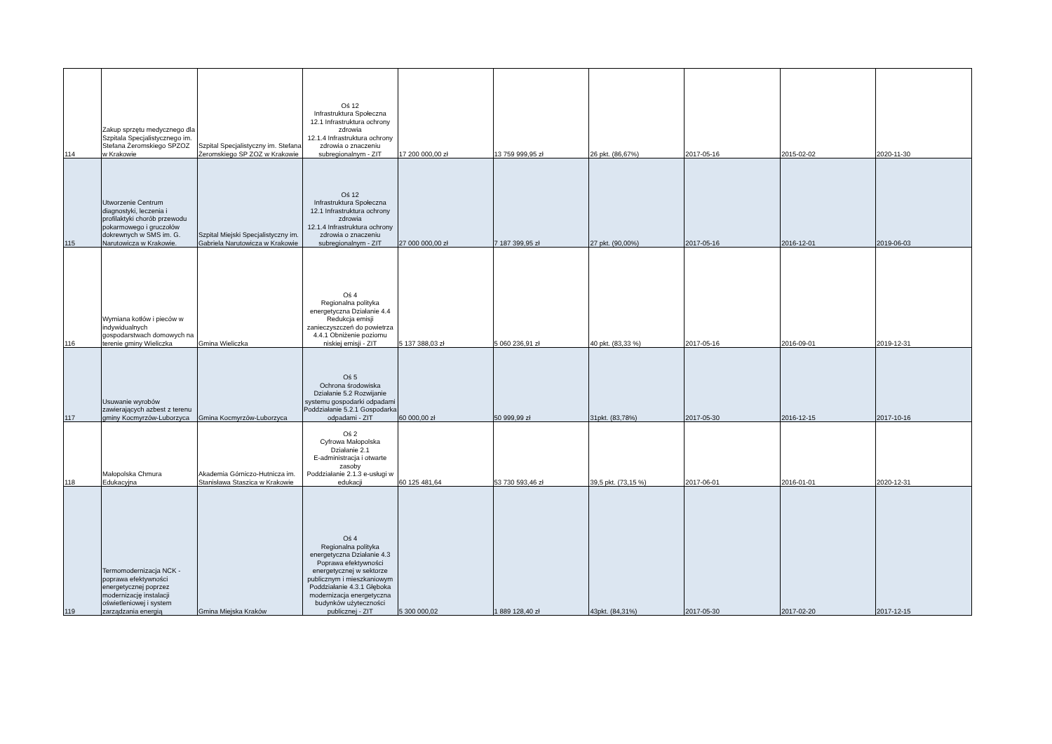| 114 | Zakup sprzętu medycznego dla Szpitala Specjalistycznego im. Stefana Żeromskiego SPZOZ w Krakowie | Szpital Specjalistyczny im. Stefana Żeromskiego SP ZOZ w Krakowie | Oś 12 Infrastruktura Społeczna 12.1 Infrastruktura ochrony zdrowia 12.1.4 Infrastruktura ochrony zdrowia o znaczeniu subregionalnym - ZIT | 17 200 000,00 zł | 13 759 999,95 zł | 26 pkt. (86,67%) | 2017-05-16 | 2015-02-02 | 2020-11-30 |
| 115 | Utworzenie Centrum diagnostyki, leczenia i profilaktyki chorób przewodu pokarmowego i gruczołów dokrewnych w SMS im. G. Narutowicza w Krakowie. | Szpital Miejski Specjalistyczny im. Gabriela Narutowicza w Krakowie | Oś 12 Infrastruktura Społeczna 12.1 Infrastruktura ochrony zdrowia 12.1.4 Infrastruktura ochrony zdrowia o znaczeniu subregionalnym - ZIT | 27 000 000,00 zł | 7 187 399,95 zł | 27 pkt. (90,00%) | 2017-05-16 | 2016-12-01 | 2019-06-03 |
| 116 | Wymiana kotłów i pieców w indywidualnych gospodarstwach domowych na terenie gminy Wieliczka | Gmina Wieliczka | Oś 4 Regionalna polityka energetyczna Działanie 4.4 Redukcja emisji zanieczyszczeń do powietrza 4.4.1 Obniżenie poziomu niskiej emisji - ZIT | 5 137 388,03 zł | 5 060 236,91 zł | 40 pkt. (83,33 %) | 2017-05-16 | 2016-09-01 | 2019-12-31 |
| 117 | Usuwanie wyrobów zawierających azbest z terenu gminy Kocmyrzów-Luborzyca | Gmina Kocmyrzów-Luborzyca | Oś 5 Ochrona środowiska Działanie 5.2 Rozwijanie systemu gospodarki odpadami Poddziałanie 5.2.1 Gospodarka odpadami - ZIT | 60 000,00 zł | 50 999,99 zł | 31pkt. (83,78%) | 2017-05-30 | 2016-12-15 | 2017-10-16 |
| 118 | Małopolska Chmura Edukacyjna | Akademia Górniczo-Hutnicza im. Stanisława Staszica w Krakowie | Oś 2 Cyfrowa Małopolska Działanie 2.1 E-administracja i otwarte zasoby Poddziałanie 2.1.3 e-usługi w edukacji | 60 125 481,64 | 53 730 593,46 zł | 39,5 pkt. (73,15 %) | 2017-06-01 | 2016-01-01 | 2020-12-31 |
| 119 | Termomodernizacja NCK - poprawa efektywności energetycznej poprzez modernizację instalacji oświetleniowej i system zarządzania energią | Gmina Miejska Kraków | Oś 4 Regionalna polityka energetyczna Działanie 4.3 Poprawa efektywności energetycznej w sektorze publicznym i mieszkaniowym Poddziałanie 4.3.1 Głęboka modernizacja energetyczna budynków użyteczności publicznej - ZIT | 5 300 000,02 | 1 889 128,40 zł | 43pkt. (84,31%) | 2017-05-30 | 2017-02-20 | 2017-12-15 |